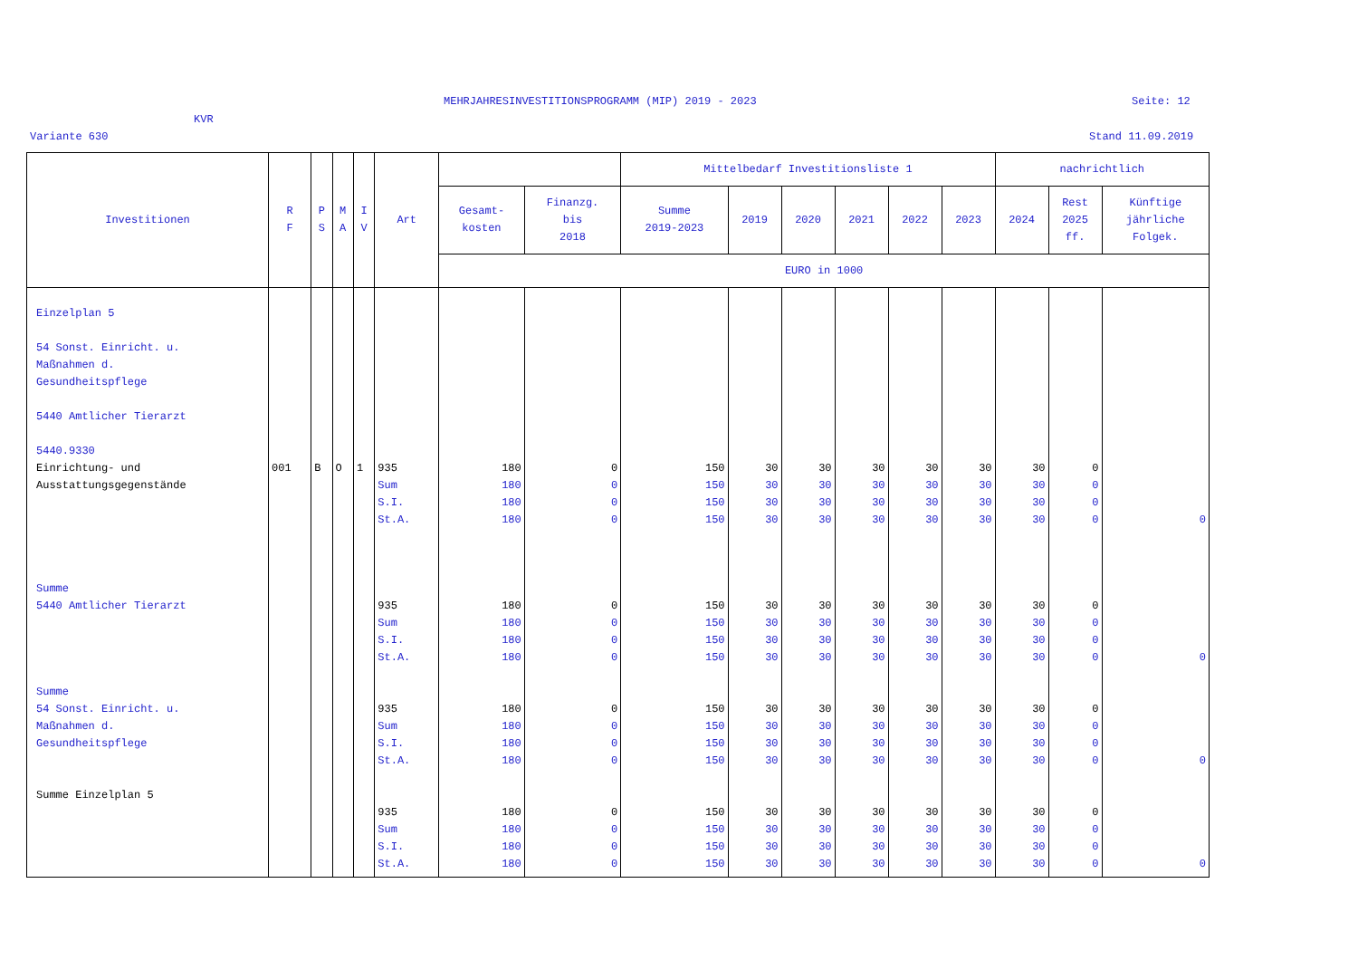MEHRJAHRESINVESTITIONSPROGRAMM (MIP) 2019 - 2023
Seite: 12
KVR
Variante 630 Stand 11.09.2019
| Investitionen | R F | P S | M A | I V | Art | | | Mittelbedarf Investitionsliste 1 | | | | | | nachrichtlich | | |
| --- | --- | --- | --- | --- | --- | --- | --- | --- | --- | --- | --- | --- | --- | --- | --- | --- |
| | | | | | | Gesamt- kosten | Finanzg. bis 2018 | Summe 2019-2023 | 2019 | 2020 | 2021 | 2022 | 2023 | 2024 | Rest 2025 ff. | Künftige jährliche Folgek. |
| | | | | | | EURO in 1000 | | | | | | | | | | |
| Einzelplan 5 54 Sonst. Einricht. u. Maßnahmen d. Gesundheitspflege 5440 Amtlicher Tierarzt 5440.9330 Einrichtung- und Ausstattungsgegenstände Summe 5440 Amtlicher Tierarzt Summe 54 Sonst. Einricht. u. Maßnahmen d. Gesundheitspflege Summe Einzelplan 5 | 001 | B | O | 1 | 935 Sum S.I. St.A. 935 Sum S.I. St.A. 935 Sum S.I. St.A. 935 Sum S.I. St.A. | 180 180 180 180 180 180 180 180 180 180 180 180 180 180 180 180 | 0 0 0 0 0 0 0 0 0 0 0 0 0 0 0 0 | 150 150 150 150 150 150 150 150 150 150 150 150 150 150 150 150 | 30 30 30 30 30 30 30 30 30 30 30 30 30 30 30 30 | 30 30 30 30 30 30 30 30 30 30 30 30 30 30 30 30 | 30 30 30 30 30 30 30 30 30 30 30 30 30 30 30 30 | 30 30 30 30 30 30 30 30 30 30 30 30 30 30 30 30 | 30 30 30 30 30 30 30 30 30 30 30 30 30 30 30 30 | 30 30 30 30 30 30 30 30 30 30 30 30 30 30 30 30 | 0 0 0 0 0 0 0 0 0 0 0 0 0 0 0 0 | 0 0 0 0 |